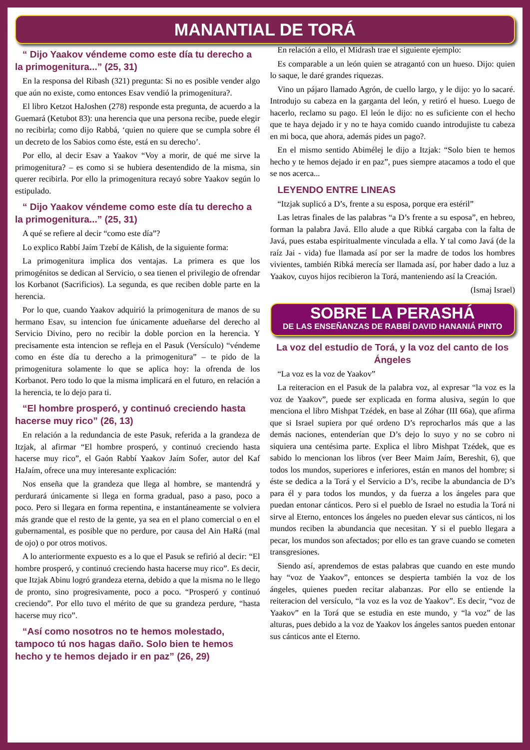MANANTIAL DE TORÁ
“ Dijo Yaakov véndeme como este día tu derecho a la primogenitura...” (25, 31)
En la responsa del Ribash (321) pregunta: Si no es posible vender algo que aún no existe, como entonces Esav vendió la primogenitura?.
El libro Ketzot HaJoshen (278) responde esta pregunta, de acuerdo a la Guemará (Ketubot 83): una herencia que una persona recibe, puede elegir no recibirla; como dijo Rabbá, ‘quien no quiere que se cumpla sobre él un decreto de los Sabios como éste, está en su derecho’.
Por ello, al decir Esav a Yaakov “Voy a morir, de qué me sirve la primogenitura? – es como si se hubiera desentendido de la misma, sin querer recibirla. Por ello la primogenitura recayó sobre Yaakov según lo estipulado.
“ Dijo Yaakov véndeme como este día tu derecho a la primogenitura...” (25, 31)
A qué se refiere al decir “como este día”?
Lo explico Rabbí Jaím Tzebí de Kálish, de la siguiente forma:
La primogenitura implica dos ventajas. La primera es que los primogénitos se dedican al Servicio, o sea tienen el privilegio de ofrendar los Korbanot (Sacrificios). La segunda, es que reciben doble parte en la herencia.
Por lo que, cuando Yaakov adquirió la primogenitura de manos de su hermano Esav, su intencion fue únicamente adueñarse del derecho al Servicio Divino, pero no recibir la doble porcion en la herencia. Y precisamente esta intencion se refleja en el Pasuk (Versículo) “véndeme como en éste día tu derecho a la primogenitura” – te pido de la primogenitura solamente lo que se aplica hoy: la ofrenda de los Korbanot. Pero todo lo que la misma implicará en el futuro, en relación a la herencia, te lo dejo para ti.
“El hombre prosperó, y continuó creciendo hasta hacerse muy rico” (26, 13)
En relación a la redundancia de este Pasuk, referida a la grandeza de Itzjak, al afirmar “El hombre prosperó, y continuó creciendo hasta hacerse muy rico”, el Gaón Rabbí Yaakov Jaím Sofer, autor del Kaf HaJaím, ofrece una muy interesante explicación:
Nos enseña que la grandeza que llega al hombre, se mantendrá y perdurará únicamente si llega en forma gradual, paso a paso, poco a poco. Pero si llegara en forma repentina, e instantáneamente se volviera más grande que el resto de la gente, ya sea en el plano comercial o en el gubernamental, es posible que no perdure, por causa del Ain HaRá (mal de ojo) o por otros motivos.
A lo anteriormente expuesto es a lo que el Pasuk se refirió al decir: “El hombre prosperó, y continuó creciendo hasta hacerse muy rico”. Es decir, que Itzjak Abinu logró grandeza eterna, debido a que la misma no le llego de pronto, sino progresivamente, poco a poco. “Prosperó y continuó creciendo”. Por ello tuvo el mérito de que su grandeza perdure, “hasta hacerse muy rico”.
“Así como nosotros no te hemos molestado, tampoco tú nos hagas daño. Solo bien te hemos hecho y te hemos dejado ir en paz” (26, 29)
En relación a ello, el Midrash trae el siguiente ejemplo:
Es comparable a un león quien se atragantó con un hueso. Dijo: quien lo saque, le daré grandes riquezas.
Vino un pájaro llamado Agrón, de cuello largo, y le dijo: yo lo sacaré. Introdujo su cabeza en la garganta del león, y retiró el hueso. Luego de hacerlo, reclamo su pago. El león le dijo: no es suficiente con el hecho que te haya dejado ir y no te haya comido cuando introdujiste tu cabeza en mi boca, que ahora, además pides un pago?.
En el mismo sentido Abimélej le dijo a Itzjak: “Solo bien te hemos hecho y te hemos dejado ir en paz”, pues siempre atacamos a todo el que se nos acerca...
LEYENDO ENTRE LINEAS
“Itzjak suplicó a D’s, frente a su esposa, porque era estéril”
Las letras finales de las palabras “a D’s frente a su esposa”, en hebreo, forman la palabra Javá. Ello alude a que Ribká cargaba con la falta de Javá, pues estaba espiritualmente vinculada a ella. Y tal como Javá (de la raíz Jai - vida) fue llamada así por ser la madre de todos los hombres vivientes, también Ribká merecía ser llamada así, por haber dado a luz a Yaakov, cuyos hijos recibieron la Torá, manteniendo así la Creación.
(Ismaj Israel)
SOBRE LA PERASHÁ
DE LAS ENSEÑANZAS DE RABBÍ DAVID HANANIÁ PINTO
La voz del estudio de Torá, y la voz del canto de los Ángeles
“La voz es la voz de Yaakov”
La reiteracion en el Pasuk de la palabra voz, al expresar “la voz es la voz de Yaakov”, puede ser explicada en forma alusiva, según lo que menciona el libro Mishpat Tzédek, en base al Zóhar (III 66a), que afirma que si Israel supiera por qué ordeno D’s reprocharlos más que a las demás naciones, entenderían que D’s dejo lo suyo y no se cobro ni siquiera una centésima parte. Explica el libro Mishpat Tzédek, que es sabido lo mencionan los libros (ver Beer Maim Jaím, Bereshit, 6), que todos los mundos, superiores e inferiores, están en manos del hombre; si éste se dedica a la Torá y el Servicio a D’s, recibe la abundancia de D’s para él y para todos los mundos, y da fuerza a los ángeles para que puedan entonar cánticos. Pero si el pueblo de Israel no estudia la Torá ni sirve al Eterno, entonces los ángeles no pueden elevar sus cánticos, ni los mundos reciben la abundancia que necesitan. Y si el pueblo llegara a pecar, los mundos son afectados; por ello es tan grave cuando se cometen transgresiones.
Siendo así, aprendemos de estas palabras que cuando en este mundo hay “voz de Yaakov”, entonces se despierta también la voz de los ángeles, quienes pueden recitar alabanzas. Por ello se entiende la reiteracion del versículo, “la voz es la voz de Yaakov”. Es decir, “voz de Yaakov” en la Torá que se estudia en este mundo, y “la voz” de las alturas, pues debido a la voz de Yaakov los ángeles santos pueden entonar sus cánticos ante el Eterno.